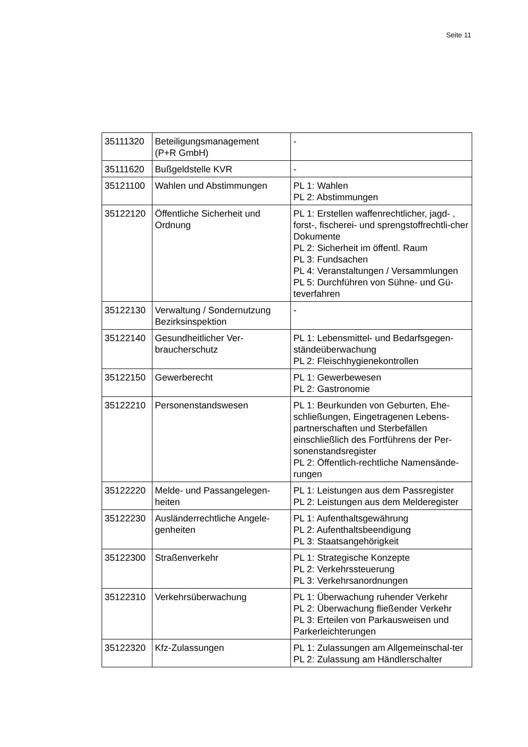Seite 11
| 35111320 | Beteiligungsmanagement (P+R GmbH) | - |
| 35111620 | Bußgeldstelle KVR | - |
| 35121100 | Wahlen und Abstimmungen | PL 1: Wahlen PL 2: Abstimmungen |
| 35122120 | Öffentliche Sicherheit und Ordnung | PL 1: Erstellen waffenrechtlicher, jagd- , forst-, fischerei- und sprengstoffrechtli-cher Dokumente PL 2: Sicherheit im öffentl. Raum PL 3: Fundsachen PL 4: Veranstaltungen / Versammlungen PL 5: Durchführen von Sühne- und Gü-teverfahren |
| 35122130 | Verwaltung / Sondernutzung Bezirksinspektion | - |
| 35122140 | Gesundheitlicher Ver-braucherschutz | PL 1: Lebensmittel- und Bedarfsgegen-ständeüberwachung PL 2: Fleischhygienekontrollen |
| 35122150 | Gewerberecht | PL 1: Gewerbewesen PL 2: Gastronomie |
| 35122210 | Personenstandswesen | PL 1: Beurkunden von Geburten, Ehe-schließungen, Eingetragenen Lebens-partnerschaften und Sterbefällen einschließlich des Fortführens der Per-sonenstandsregister PL 2: Öffentlich-rechtliche Namensände-rungen |
| 35122220 | Melde- und Passangelegen-heiten | PL 1: Leistungen aus dem Passregister PL 2: Leistungen aus dem Melderegister |
| 35122230 | Ausländerrechtliche Angele-genheiten | PL 1: Aufenthaltsgewährung PL 2: Aufenthaltsbeendigung PL 3: Staatsangehörigkeit |
| 35122300 | Straßenverkehr | PL 1: Strategische Konzepte PL 2: Verkehrssteuerung PL 3: Verkehrsanordnungen |
| 35122310 | Verkehrsüberwachung | PL 1: Überwachung ruhender Verkehr PL 2: Überwachung fließender Verkehr PL 3: Erteilen von Parkausweisen und Parkerleichterungen |
| 35122320 | Kfz-Zulassungen | PL 1: Zulassungen am Allgemeinschal-ter PL 2: Zulassung am Händlerschalter |